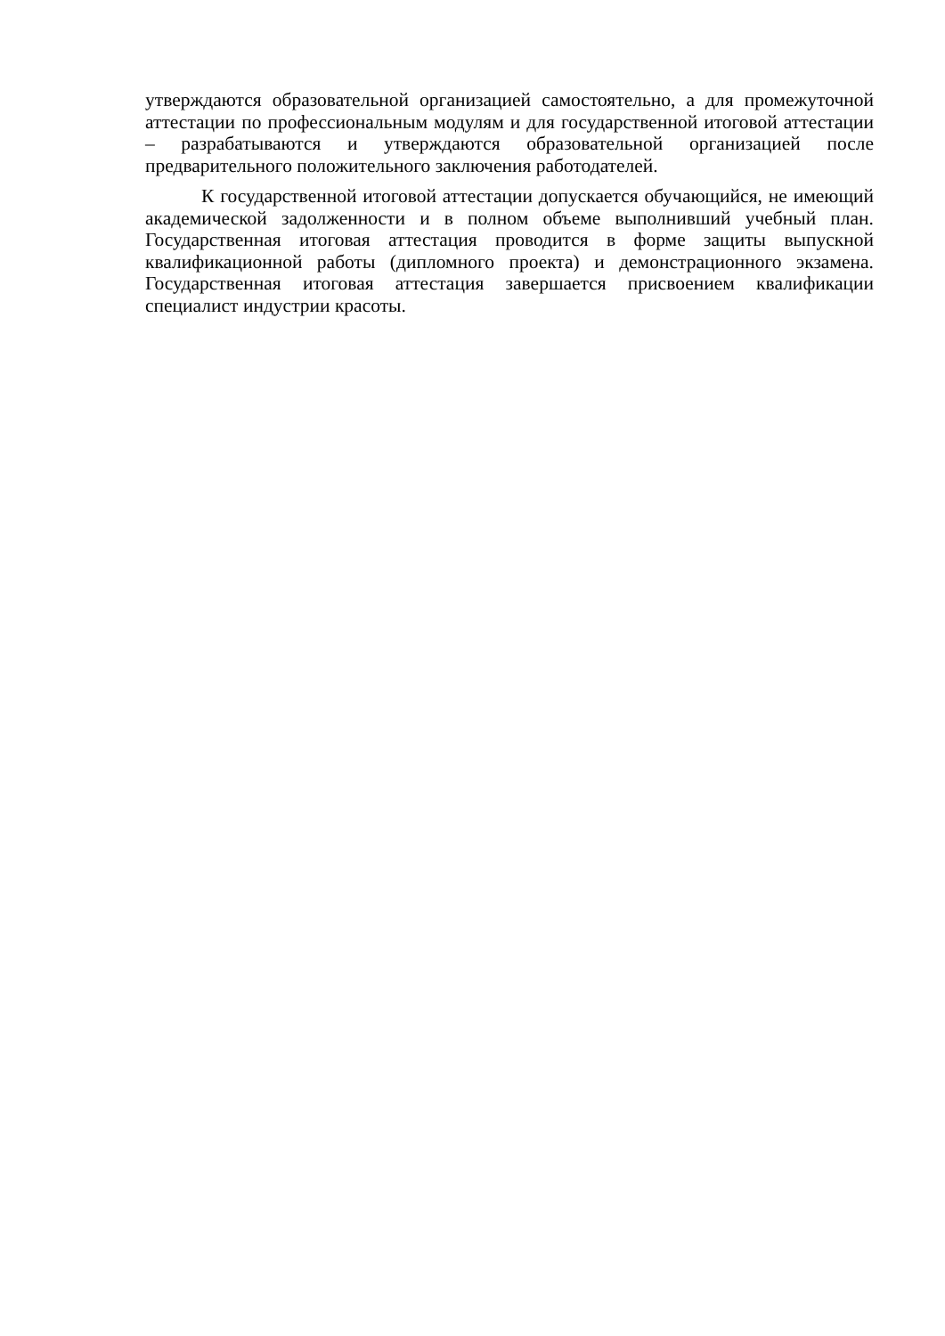утверждаются образовательной организацией самостоятельно, а для промежуточной аттестации по профессиональным модулям и для государственной итоговой аттестации – разрабатываются и утверждаются образовательной организацией после предварительного положительного заключения работодателей.
К государственной итоговой аттестации допускается обучающийся, не имеющий академической задолженности и в полном объеме выполнивший учебный план. Государственная итоговая аттестация проводится в форме защиты выпускной квалификационной работы (дипломного проекта) и демонстрационного экзамена. Государственная итоговая аттестация завершается присвоением квалификации специалист индустрии красоты.